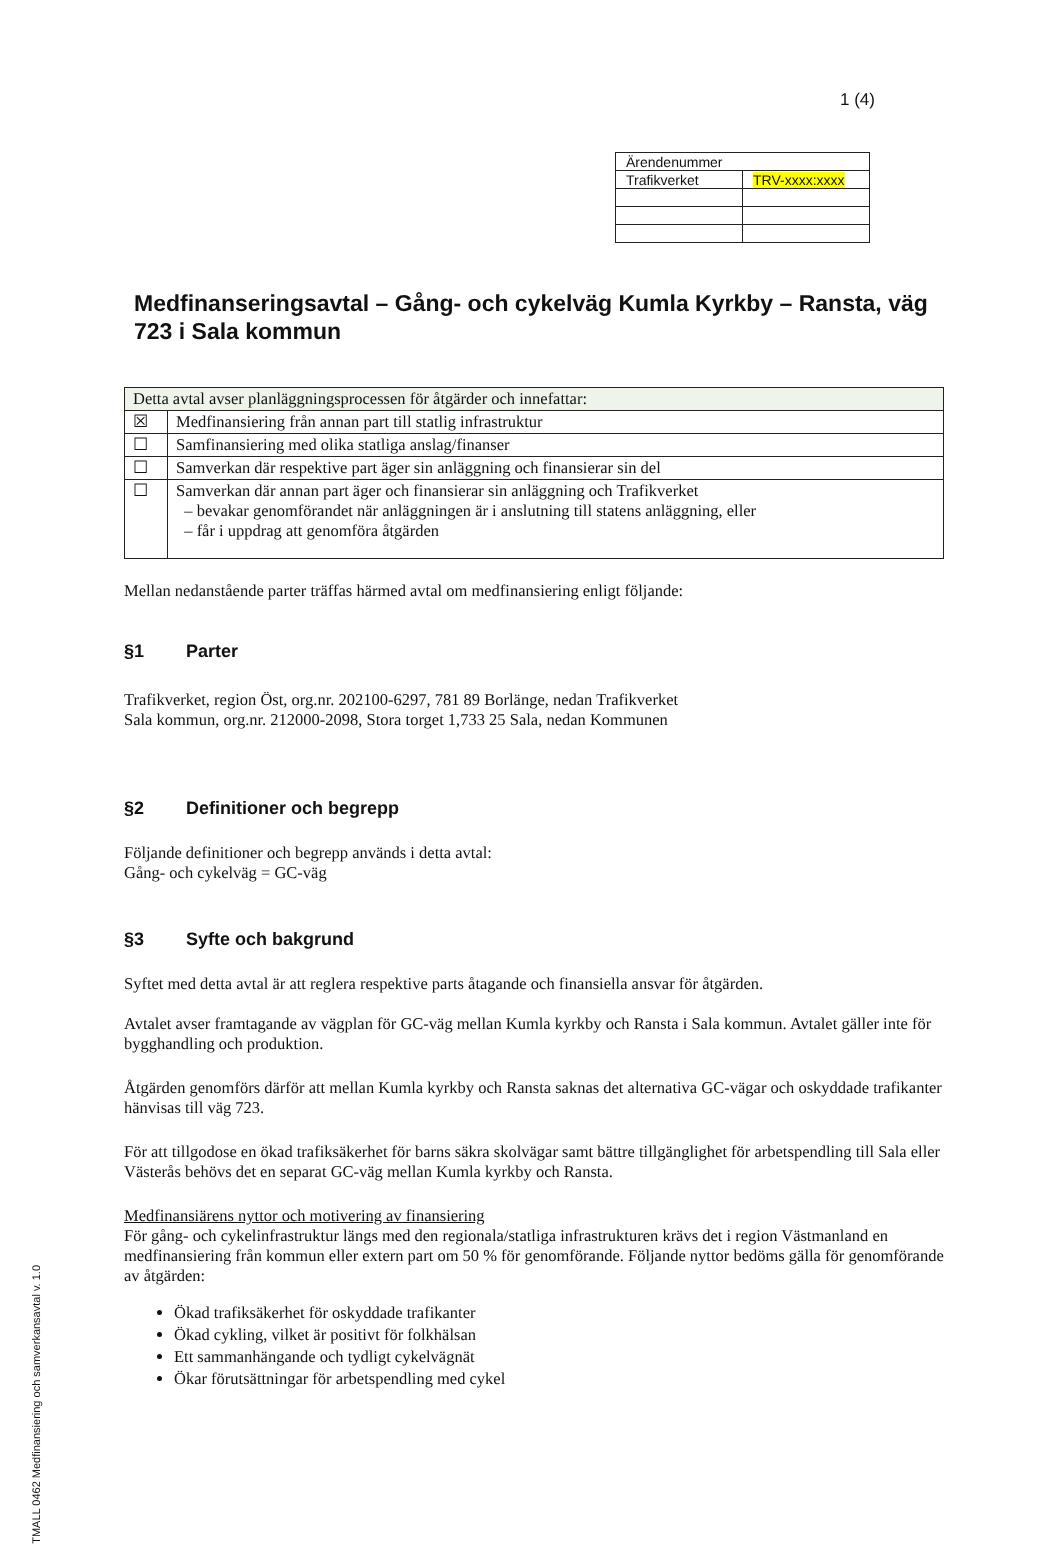TMALL 0462 Medfinansiering och samverkansavtal v. 1.0
1 (4)
| Ärendenummer | |
| Trafikverket | TRV-xxxx:xxxx |
Medfinanseringsavtal – Gång- och cykelväg Kumla Kyrkby – Ransta, väg 723 i Sala kommun
| Detta avtal avser planläggningsprocessen för åtgärder och innefattar: | |
| ☒ | Medfinansiering från annan part till statlig infrastruktur |
| ☐ | Samfinansiering med olika statliga anslag/finanser |
| ☐ | Samverkan där respektive part äger sin anläggning och finansierar sin del |
| ☐ | Samverkan där annan part äger och finansierar sin anläggning och Trafikverket – bevakar genomförandet när anläggningen är i anslutning till statens anläggning, eller – får i uppdrag att genomföra åtgärden |
Mellan nedanstående parter träffas härmed avtal om medfinansiering enligt följande:
§1 Parter
Trafikverket, region Öst, org.nr. 202100-6297, 781 89 Borlänge, nedan Trafikverket
Sala kommun, org.nr. 212000-2098, Stora torget 1,733 25 Sala, nedan Kommunen
§2 Definitioner och begrepp
Följande definitioner och begrepp används i detta avtal:
Gång- och cykelväg = GC-väg
§3 Syfte och bakgrund
Syftet med detta avtal är att reglera respektive parts åtagande och finansiella ansvar för åtgärden.
Avtalet avser framtagande av vägplan för GC-väg mellan Kumla kyrkby och Ransta i Sala kommun. Avtalet gäller inte för bygghandling och produktion.
Åtgärden genomförs därför att mellan Kumla kyrkby och Ransta saknas det alternativa GC-vägar och oskyddade trafikanter hänvisas till väg 723.
För att tillgodose en ökad trafiksäkerhet för barns säkra skolvägar samt bättre tillgänglighet för arbetspendling till Sala eller Västerås behövs det en separat GC-väg mellan Kumla kyrkby och Ransta.
Medfinansiärens nyttor och motivering av finansiering
För gång- och cykelinfrastruktur längs med den regionala/statliga infrastrukturen krävs det i region Västmanland en medfinansiering från kommun eller extern part om 50 % för genomförande. Följande nyttor bedöms gälla för genomförande av åtgärden:
Ökad trafiksäkerhet för oskyddade trafikanter
Ökad cykling, vilket är positivt för folkhälsan
Ett sammanhängande och tydligt cykelvägnät
Ökar förutsättningar för arbetspendling med cykel